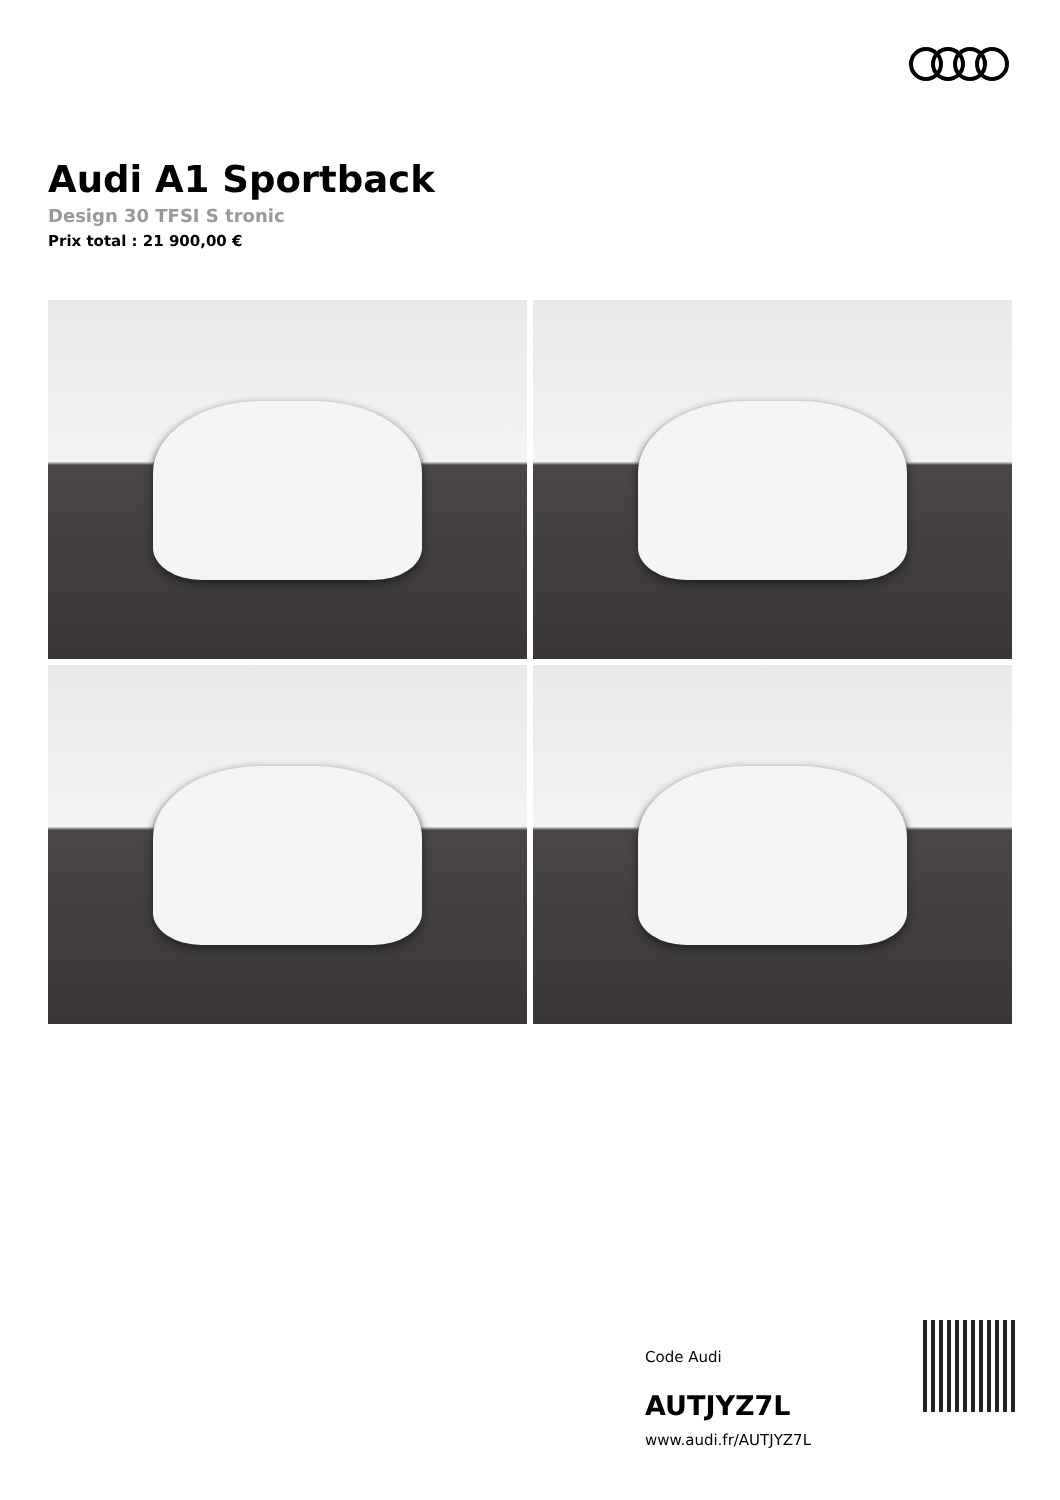Audi A1 Sportback
Design 30 TFSI S tronic
Prix total : 21 900,00 €
Code Audi
AUTJYZ7L
www.audi.fr/AUTJYZ7L